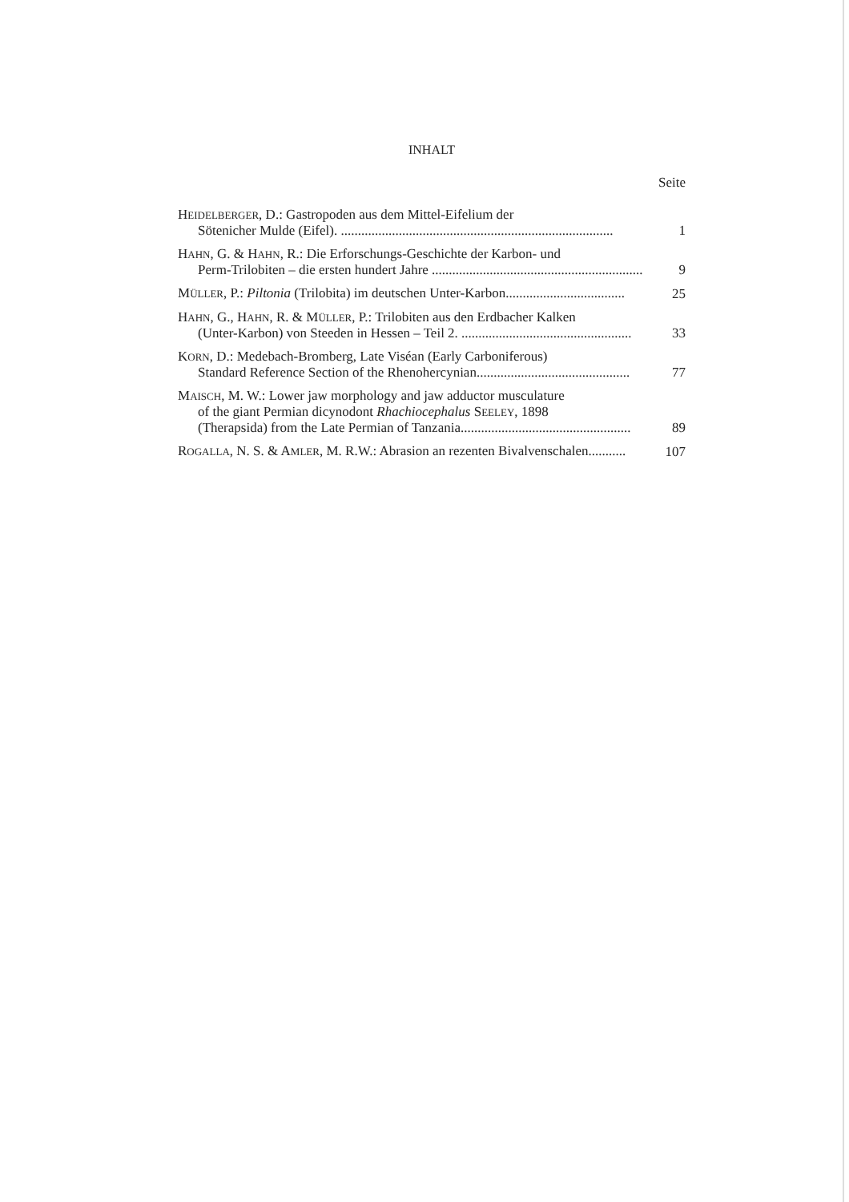INHALT
Seite
HEIDELBERGER, D.: Gastropoden aus dem Mittel-Eifelium der
Sötenicher Mulde (Eifel). ................................................................................ 1
HAHN, G. & HAHN, R.: Die Erforschungs-Geschichte der Karbon- und
Perm-Trilobiten – die ersten hundert Jahre .............................................................. 9
MÜLLER, P.: Piltonia (Trilobita) im deutschen Unter-Karbon................................... 25
HAHN, G., HAHN, R. & MÜLLER, P.: Trilobiten aus den Erdbacher Kalken
(Unter-Karbon) von Steeden in Hessen – Teil 2. .................................................. 33
KORN, D.: Medebach-Bromberg, Late Viséan (Early Carboniferous)
Standard Reference Section of the Rhenohercynian............................................. 77
MAISCH, M. W.: Lower jaw morphology and jaw adductor musculature
of the giant Permian dicynodont Rhachiocephalus SEELEY, 1898
(Therapsida) from the Late Permian of Tanzania.................................................. 89
ROGALLA, N. S. & AMLER, M. R.W.: Abrasion an rezenten Bivalvenschalen........... 107